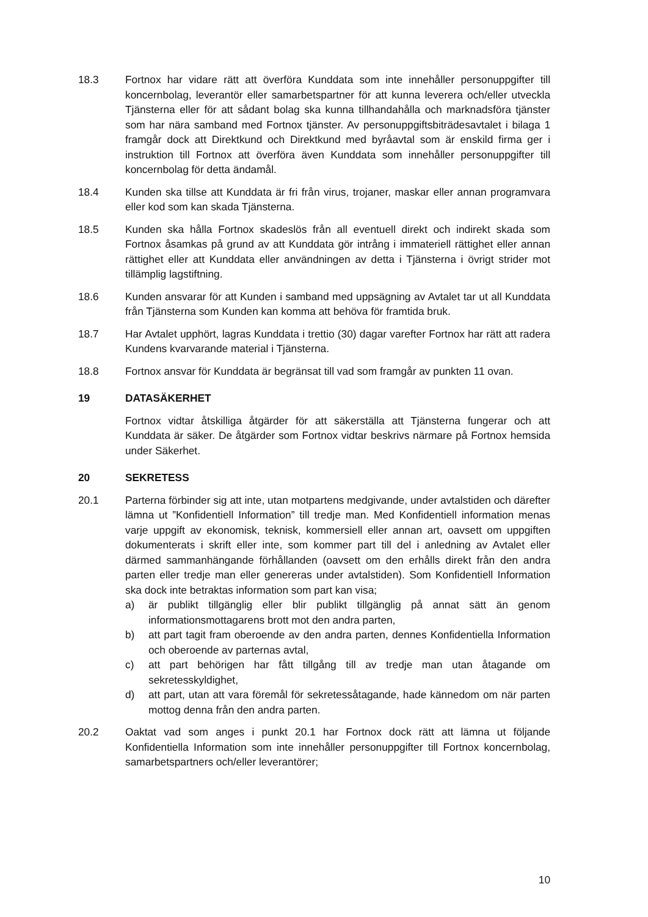18.3 Fortnox har vidare rätt att överföra Kunddata som inte innehåller personuppgifter till koncernbolag, leverantör eller samarbetspartner för att kunna leverera och/eller utveckla Tjänsterna eller för att sådant bolag ska kunna tillhandahålla och marknadsföra tjänster som har nära samband med Fortnox tjänster. Av personuppgiftsbiträdesavtalet i bilaga 1 framgår dock att Direktkund och Direktkund med byråavtal som är enskild firma ger i instruktion till Fortnox att överföra även Kunddata som innehåller personuppgifter till koncernbolag för detta ändamål.
18.4 Kunden ska tillse att Kunddata är fri från virus, trojaner, maskar eller annan programvara eller kod som kan skada Tjänsterna.
18.5 Kunden ska hålla Fortnox skadeslös från all eventuell direkt och indirekt skada som Fortnox åsamkas på grund av att Kunddata gör intrång i immateriell rättighet eller annan rättighet eller att Kunddata eller användningen av detta i Tjänsterna i övrigt strider mot tillämplig lagstiftning.
18.6 Kunden ansvarar för att Kunden i samband med uppsägning av Avtalet tar ut all Kunddata från Tjänsterna som Kunden kan komma att behöva för framtida bruk.
18.7 Har Avtalet upphört, lagras Kunddata i trettio (30) dagar varefter Fortnox har rätt att radera Kundens kvarvarande material i Tjänsterna.
18.8 Fortnox ansvar för Kunddata är begränsat till vad som framgår av punkten 11 ovan.
19 DATASÄKERHET
Fortnox vidtar åtskilliga åtgärder för att säkerställa att Tjänsterna fungerar och att Kunddata är säker. De åtgärder som Fortnox vidtar beskrivs närmare på Fortnox hemsida under Säkerhet.
20 SEKRETESS
20.1 Parterna förbinder sig att inte, utan motpartens medgivande, under avtalstiden och därefter lämna ut ”Konfidentiell Information” till tredje man. Med Konfidentiell information menas varje uppgift av ekonomisk, teknisk, kommersiell eller annan art, oavsett om uppgiften dokumenterats i skrift eller inte, som kommer part till del i anledning av Avtalet eller därmed sammanhängande förhållanden (oavsett om den erhålls direkt från den andra parten eller tredje man eller genereras under avtalstiden). Som Konfidentiell Information ska dock inte betraktas information som part kan visa;
a) är publikt tillgänglig eller blir publikt tillgänglig på annat sätt än genom informationsmottagarens brott mot den andra parten,
b) att part tagit fram oberoende av den andra parten, dennes Konfidentiella Information och oberoende av parternas avtal,
c) att part behörigen har fått tillgång till av tredje man utan åtagande om sekretesskyldighet,
d) att part, utan att vara föremål för sekretessåtagande, hade kännedom om när parten mottog denna från den andra parten.
20.2 Oaktat vad som anges i punkt 20.1 har Fortnox dock rätt att lämna ut följande Konfidentiella Information som inte innehåller personuppgifter till Fortnox koncernbolag, samarbetspartners och/eller leverantörer;
10